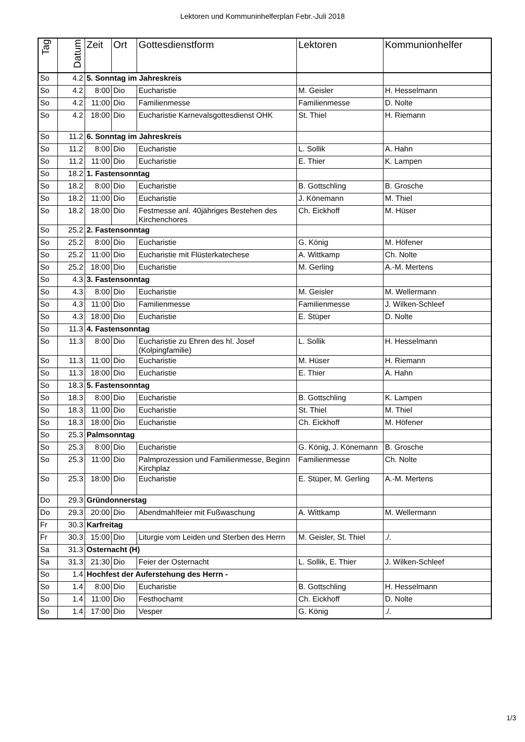Lektoren und Kommuninhelferplan Febr.-Juli 2018
| Tag | Datum | Zeit | Ort | Gottesdienstform | Lektoren | Kommunionhelfer |
| --- | --- | --- | --- | --- | --- | --- |
| So | 4.2 | 5. Sonntag im Jahreskreis | | | | |
| So | 4.2 | 8:00 | Dio | Eucharistie | M. Geisler | H. Hesselmann |
| So | 4.2 | 11:00 | Dio | Familienmesse | Familienmesse | D. Nolte |
| So | 4.2 | 18:00 | Dio | Eucharistie Karnevalsgottesdienst OHK | St. Thiel | H. Riemann |
| So | 11.2 | 6. Sonntag im Jahreskreis | | | | |
| So | 11.2 | 8:00 | Dio | Eucharistie | L. Sollik | A. Hahn |
| So | 11.2 | 11:00 | Dio | Eucharistie | E. Thier | K. Lampen |
| So | 18.2 | 1. Fastensonntag | | | | |
| So | 18.2 | 8:00 | Dio | Eucharistie | B. Gottschling | B. Grosche |
| So | 18.2 | 11:00 | Dio | Eucharistie | J. Könemann | M. Thiel |
| So | 18.2 | 18:00 | Dio | Festmesse anl. 40jähriges Bestehen des Kirchenchores | Ch. Eickhoff | M. Hüser |
| So | 25.2 | 2. Fastensonntag | | | | |
| So | 25.2 | 8:00 | Dio | Eucharistie | G. König | M. Höfener |
| So | 25.2 | 11:00 | Dio | Eucharistie mit Flüsterkatechese | A. Wittkamp | Ch. Nolte |
| So | 25.2 | 18:00 | Dio | Eucharistie | M. Gerling | A.-M. Mertens |
| So | 4.3 | 3. Fastensonntag | | | | |
| So | 4.3 | 8:00 | Dio | Eucharistie | M. Geisler | M. Wellermann |
| So | 4.3 | 11:00 | Dio | Familienmesse | Familienmesse | J. Wilken-Schleef |
| So | 4.3 | 18:00 | Dio | Eucharistie | E. Stüper | D. Nolte |
| So | 11.3 | 4. Fastensonntag | | | | |
| So | 11.3 | 8:00 | Dio | Eucharistie zu Ehren des hl. Josef (Kolpingfamilie) | L. Sollik | H. Hesselmann |
| So | 11.3 | 11:00 | Dio | Eucharistie | M. Hüser | H. Riemann |
| So | 11.3 | 18:00 | Dio | Eucharistie | E. Thier | A. Hahn |
| So | 18.3 | 5. Fastensonntag | | | | |
| So | 18.3 | 8:00 | Dio | Eucharistie | B. Gottschling | K. Lampen |
| So | 18.3 | 11:00 | Dio | Eucharistie | St. Thiel | M. Thiel |
| So | 18.3 | 18:00 | Dio | Eucharistie | Ch. Eickhoff | M. Höfener |
| So | 25.3 | Palmsonntag | | | | |
| So | 25.3 | 8:00 | Dio | Eucharistie | G. König, J. Könemann | B. Grosche |
| So | 25.3 | 11:00 | Dio | Palmprozession und Familienmesse, Beginn Kirchplaz | Familienmesse | Ch. Nolte |
| So | 25.3 | 18:00 | Dio | Eucharistie | E. Stüper, M. Gerling | A.-M. Mertens |
| Do | 29.3 | Gründonnerstag | | | | |
| Do | 29.3 | 20:00 | Dio | Abendmahlfeier mit Fußwaschung | A. Wittkamp | M. Wellermann |
| Fr | 30.3 | Karfreitag | | | | |
| Fr | 30.3 | 15:00 | Dio | Liturgie vom Leiden und Sterben des Herrn | M. Geisler, St. Thiel | ./. |
| Sa | 31.3 | Osternacht (H) | | | | |
| Sa | 31.3 | 21:30 | Dio | Feier der Osternacht | L. Sollik, E. Thier | J. Wilken-Schleef |
| So | 1.4 | Hochfest der Auferstehung des Herrn - | | | | |
| So | 1.4 | 8:00 | Dio | Eucharistie | B. Gottschling | H. Hesselmann |
| So | 1.4 | 11:00 | Dio | Festhochamt | Ch. Eickhoff | D. Nolte |
| So | 1.4 | 17:00 | Dio | Vesper | G. König | ./. |
1/3